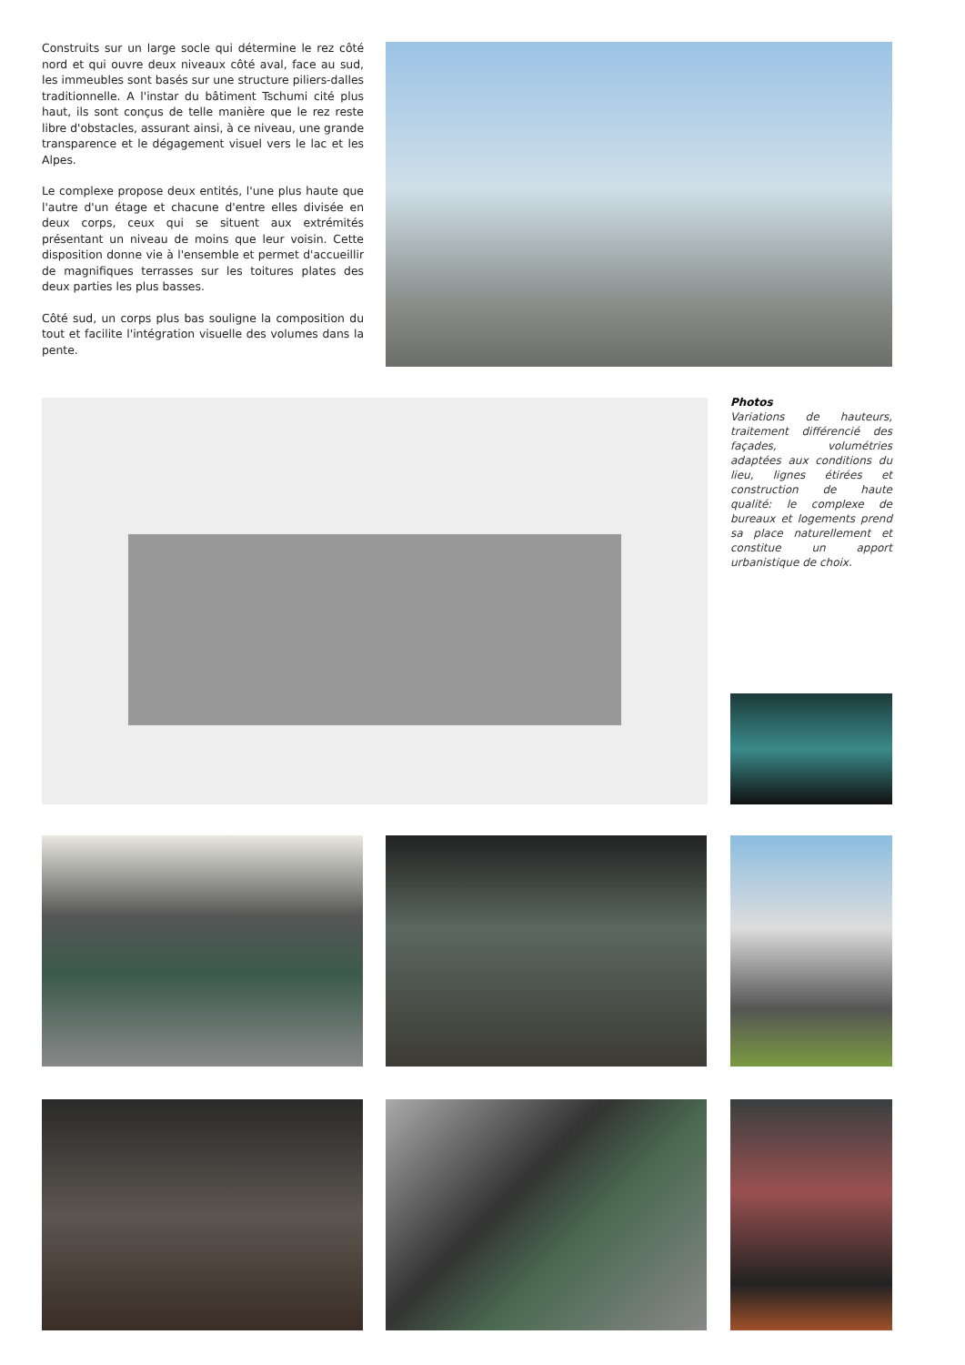Construits sur un large socle qui détermine le rez côté nord et qui ouvre deux niveaux côté aval, face au sud, les immeubles sont basés sur une structure piliers-dalles traditionnelle. A l'instar du bâtiment Tschumi cité plus haut, ils sont conçus de telle manière que le rez reste libre d'obstacles, assurant ainsi, à ce niveau, une grande transparence et le dégagement visuel vers le lac et les Alpes.
Le complexe propose deux entités, l'une plus haute que l'autre d'un étage et chacune d'entre elles divisée en deux corps, ceux qui se situent aux extrémités présentant un niveau de moins que leur voisin. Cette disposition donne vie à l'ensemble et permet d'accueillir de magnifiques terrasses sur les toitures plates des deux parties les plus basses.
Côté sud, un corps plus bas souligne la composition du tout et facilite l'intégration visuelle des volumes dans la pente.
Photos
Variations de hauteurs, traitement différencié des façades, volumétries adaptées aux conditions du lieu, lignes étirées et construction de haute qualité: le complexe de bureaux et logements prend sa place naturellement et constitue un apport urbanistique de choix.